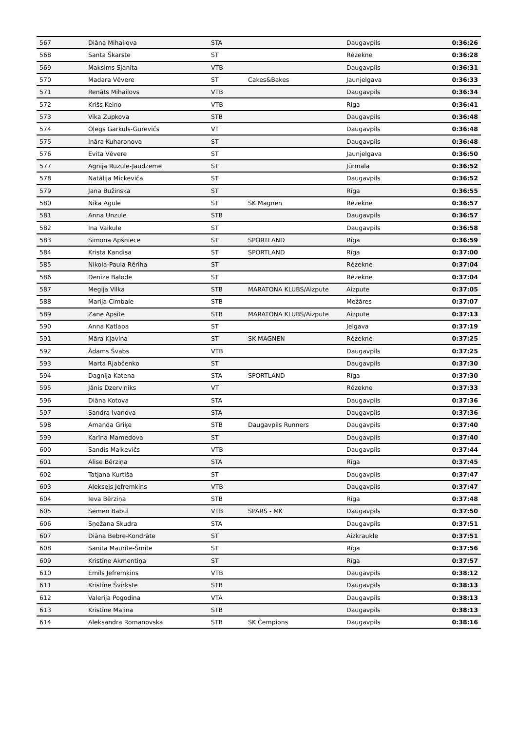| 567 | Diāna Mihailova | STA | | Daugavpils | 0:36:26 |
| 568 | Santa Škarste | ST | | Rēzekne | 0:36:28 |
| 569 | Maksims Sjanita | VTB | | Daugavpils | 0:36:31 |
| 570 | Madara Vēvere | ST | Cakes&Bakes | Jaunjelgava | 0:36:33 |
| 571 | Renāts Mihailovs | VTB | | Daugavpils | 0:36:34 |
| 572 | Krišs Keino | VTB | | Riga | 0:36:41 |
| 573 | Vika Zupkova | STB | | Daugavpils | 0:36:48 |
| 574 | Oļegs Garkuls-Gurevičs | VT | | Daugavpils | 0:36:48 |
| 575 | Ināra Kuharonova | ST | | Daugavpils | 0:36:48 |
| 576 | Evita Vēvere | ST | | Jaunjelgava | 0:36:50 |
| 577 | Agnija Ruzule-Jaudzeme | ST | | Jūrmala | 0:36:52 |
| 578 | Natālija Mickeviča | ST | | Daugavpils | 0:36:52 |
| 579 | Jana Bužinska | ST | | Rīga | 0:36:55 |
| 580 | Nika Agule | ST | SK Magnen | Rēzekne | 0:36:57 |
| 581 | Anna Unzule | STB | | Daugavpils | 0:36:57 |
| 582 | Ina Vaikule | ST | | Daugavpils | 0:36:58 |
| 583 | Simona Apšniece | ST | SPORTLAND | Riga | 0:36:59 |
| 584 | Krista Kandisa | ST | SPORTLAND | Rīga | 0:37:00 |
| 585 | Nikola-Paula Rēriha | ST | | Rēzekne | 0:37:04 |
| 586 | Denīze Balode | ST | | Rēzekne | 0:37:04 |
| 587 | Megija Vilka | STB | MARATONA KLUBS/Aizpute | Aizpute | 0:37:05 |
| 588 | Marija Cimbale | STB | | Mežāres | 0:37:07 |
| 589 | Zane Apsīte | STB | MARATONA KLUBS/Aizpute | Aizpute | 0:37:13 |
| 590 | Anna Katlapa | ST | | Jelgava | 0:37:19 |
| 591 | Māra Kļaviņa | ST | SK MAGNEN | Rēzekne | 0:37:25 |
| 592 | Ādams Švabs | VTB | | Daugavpils | 0:37:25 |
| 593 | Marta Rjabčenko | ST | | Daugavpils | 0:37:30 |
| 594 | Dagnija Katena | STA | SPORTLAND | Rīga | 0:37:30 |
| 595 | Jānis Dzerviniks | VT | | Rēzekne | 0:37:33 |
| 596 | Diāna Kotova | STA | | Daugavpils | 0:37:36 |
| 597 | Sandra Ivanova | STA | | Daugavpils | 0:37:36 |
| 598 | Amanda Griķe | STB | Daugavpils Runners | Daugavpils | 0:37:40 |
| 599 | Karīna Mamedova | ST | | Daugavpils | 0:37:40 |
| 600 | Sandis Malkevičs | VTB | | Daugavpils | 0:37:44 |
| 601 | Alise Bērziņa | STA | | Rīga | 0:37:45 |
| 602 | Tatjana Kurtiša | ST | | Daugavpils | 0:37:47 |
| 603 | Aleksejs Jefremkins | VTB | | Daugavpils | 0:37:47 |
| 604 | Ieva Bērziņa | STB | | Rīga | 0:37:48 |
| 605 | Semen Babul | VTB | SPARS - MK | Daugavpils | 0:37:50 |
| 606 | Sņežana Skudra | STA | | Daugavpils | 0:37:51 |
| 607 | Diāna Bebre-Kondrāte | ST | | Aizkraukle | 0:37:51 |
| 608 | Sanita Maurīte-Šmite | ST | | Rīga | 0:37:56 |
| 609 | Kristīne Akmentiņa | ST | | Rīga | 0:37:57 |
| 610 | Emīls Jefremkins | VTB | | Daugavpils | 0:38:12 |
| 611 | Kristīne Švirkste | STB | | Daugavpils | 0:38:13 |
| 612 | Valerija Pogodina | VTA | | Daugavpils | 0:38:13 |
| 613 | Kristīne Maļina | STB | | Daugavpils | 0:38:13 |
| 614 | Aleksandra Romanovska | STB | SK Čempions | Daugavpils | 0:38:16 |